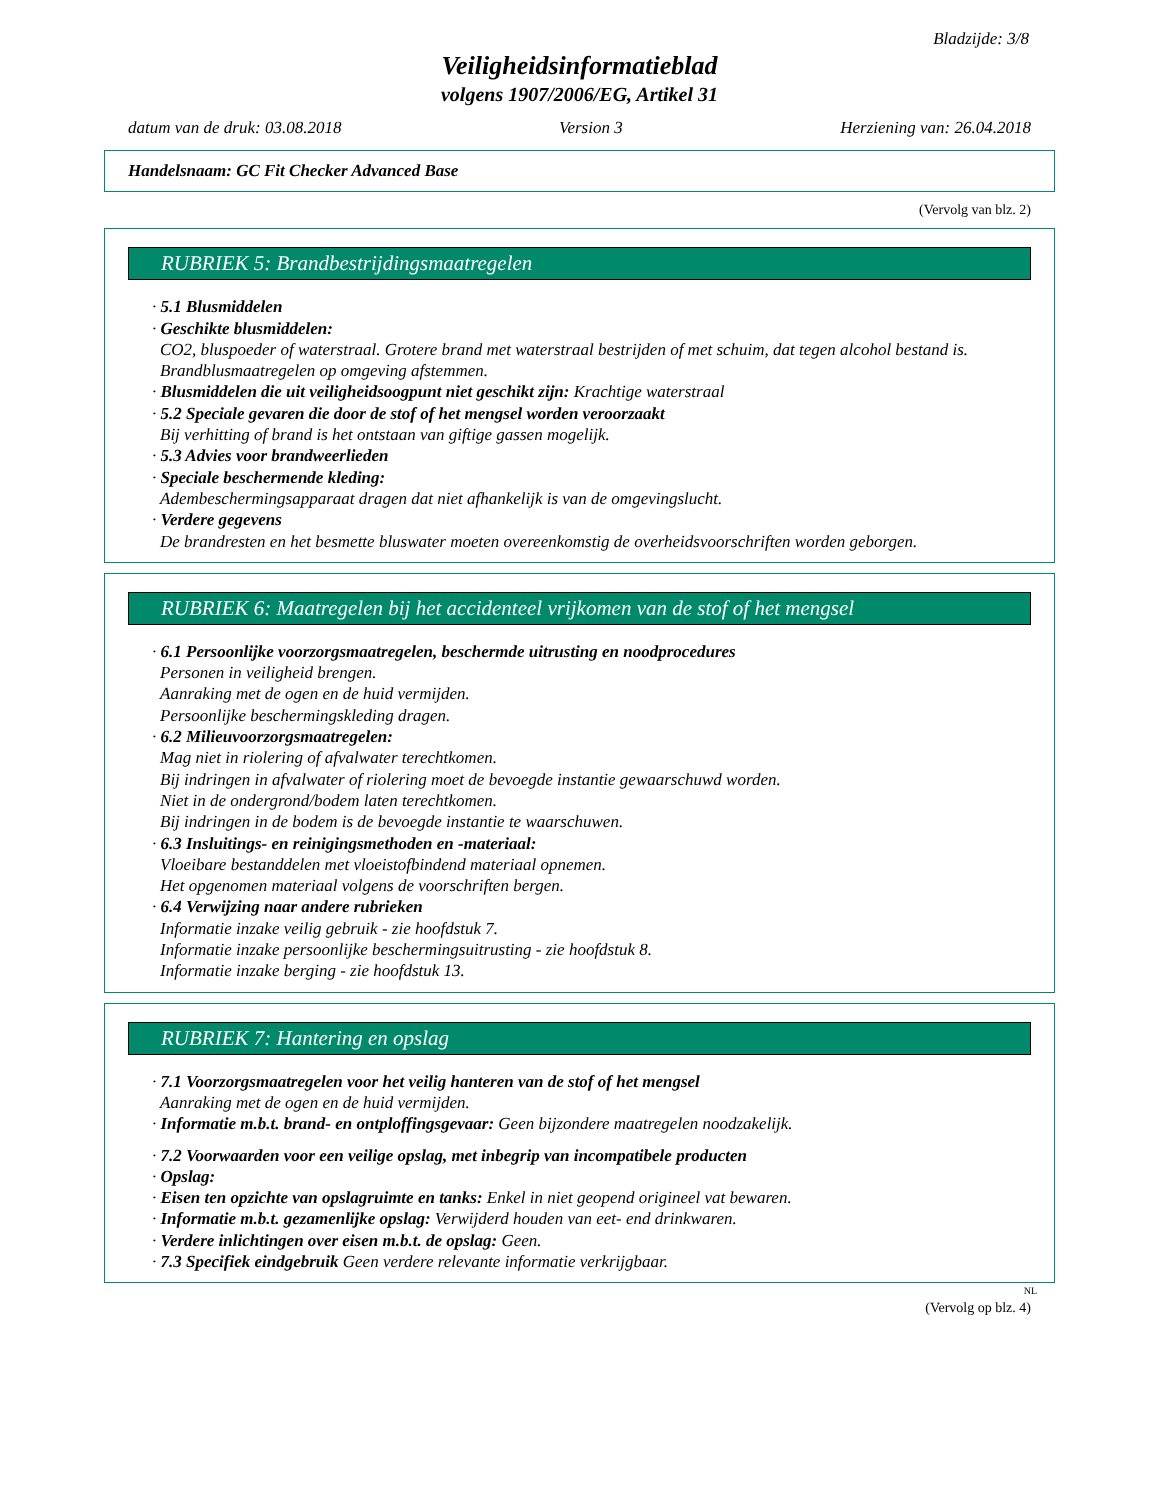Bladzijde: 3/8
Veiligheidsinformatieblad
volgens 1907/2006/EG, Artikel 31
datum van de druk: 03.08.2018 Version 3 Herziening van: 26.04.2018
Handelsnaam: GC Fit Checker Advanced Base
(Vervolg van blz. 2)
RUBRIEK 5: Brandbestrijdingsmaatregelen
· 5.1 Blusmiddelen
· Geschikte blusmiddelen:
CO2, bluspoeder of waterstraal. Grotere brand met waterstraal bestrijden of met schuim, dat tegen alcohol bestand is.
Brandblusmaatregelen op omgeving afstemmen.
· Blusmiddelen die uit veiligheidsoogpunt niet geschikt zijn: Krachtige waterstraal
· 5.2 Speciale gevaren die door de stof of het mengsel worden veroorzaakt
Bij verhitting of brand is het ontstaan van giftige gassen mogelijk.
· 5.3 Advies voor brandweerlieden
· Speciale beschermende kleding:
Adembeschermingsapparaat dragen dat niet afhankelijk is van de omgevingslucht.
· Verdere gegevens
De brandresten en het besmette bluswater moeten overeenkomstig de overheidsvoorschriften worden geborgen.
RUBRIEK 6: Maatregelen bij het accidenteel vrijkomen van de stof of het mengsel
· 6.1 Persoonlijke voorzorgsmaatregelen, beschermde uitrusting en noodprocedures
Personen in veiligheid brengen.
Aanraking met de ogen en de huid vermijden.
Persoonlijke beschermingskleding dragen.
· 6.2 Milieuvoorzorgsmaatregelen:
Mag niet in riolering of afvalwater terechtkomen.
Bij indringen in afvalwater of riolering moet de bevoegde instantie gewaarschuwd worden.
Niet in de ondergrond/bodem laten terechtkomen.
Bij indringen in de bodem is de bevoegde instantie te waarschuwen.
· 6.3 Insluitings- en reinigingsmethoden en -materiaal:
Vloeibare bestanddelen met vloeistofbindend materiaal opnemen.
Het opgenomen materiaal volgens de voorschriften bergen.
· 6.4 Verwijzing naar andere rubrieken
Informatie inzake veilig gebruik - zie hoofdstuk 7.
Informatie inzake persoonlijke beschermingsuitrusting - zie hoofdstuk 8.
Informatie inzake berging - zie hoofdstuk 13.
RUBRIEK 7: Hantering en opslag
· 7.1 Voorzorgsmaatregelen voor het veilig hanteren van de stof of het mengsel
Aanraking met de ogen en de huid vermijden.
· Informatie m.b.t. brand- en ontploffingsgevaar: Geen bijzondere maatregelen noodzakelijk.
· 7.2 Voorwaarden voor een veilige opslag, met inbegrip van incompatibele producten
· Opslag:
· Eisen ten opzichte van opslagruimte en tanks: Enkel in niet geopend origineel vat bewaren.
· Informatie m.b.t. gezamenlijke opslag: Verwijderd houden van eet- end drinkwaren.
· Verdere inlichtingen over eisen m.b.t. de opslag: Geen.
· 7.3 Specifiek eindgebruik Geen verdere relevante informatie verkrijgbaar.
NL
(Vervolg op blz. 4)